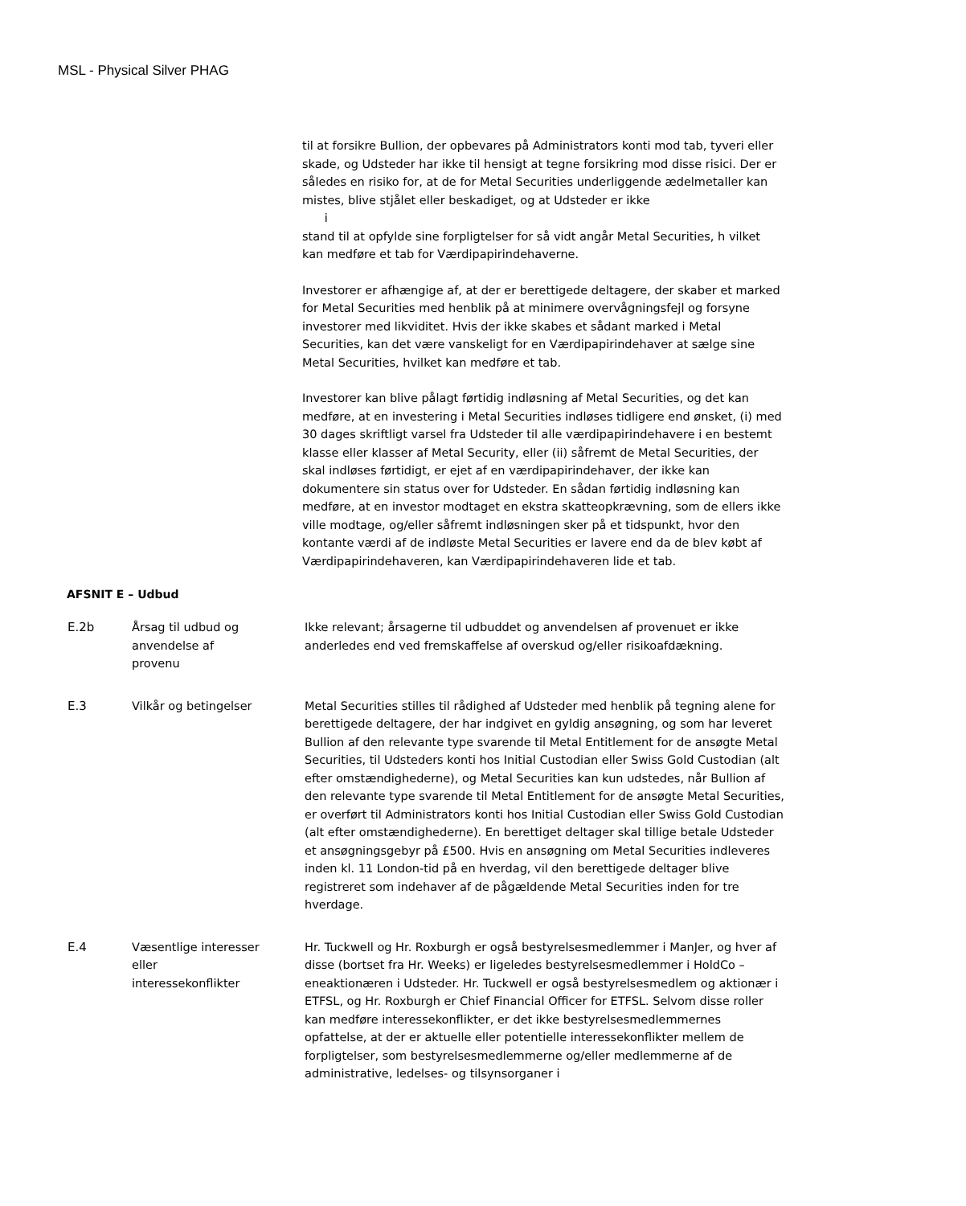MSL - Physical Silver PHAG
til at forsikre Bullion, der opbevares på Administrators konti mod tab, tyveri eller skade, og Udsteder har ikke til hensigt at tegne forsikring mod disse risici. Der er således en risiko for, at de for Metal Securities underliggende ædelmetaller kan mistes, blive stjålet eller beskadiget, og at Udsteder er ikke
i
stand til at opfylde sine forpligtelser for så vidt angår Metal Securities, h vilket kan medføre et tab for Værdipapirindehaverne.
Investorer er afhængige af, at der er berettigede deltagere, der skaber et marked for Metal Securities med henblik på at minimere overvågningsfejl og forsyne investorer med likviditet. Hvis der ikke skabes et sådant marked i Metal Securities, kan det være vanskeligt for en Værdipapirindehaver at sælge sine Metal Securities, hvilket kan medføre et tab.
Investorer kan blive pålagt førtidig indløsning af Metal Securities, og det kan medføre, at en investering i Metal Securities indløses tidligere end ønsket, (i) med 30 dages skriftligt varsel fra Udsteder til alle værdipapirindehavere i en bestemt klasse eller klasser af Metal Security, eller (ii) såfremt de Metal Securities, der skal indløses førtidigt, er ejet af en værdipapirindehaver, der ikke kan dokumentere sin status over for Udsteder. En sådan førtidig indløsning kan medføre, at en investor modtaget en ekstra skatteopkrævning, som de ellers ikke ville modtage, og/eller såfremt indløsningen sker på et tidspunkt, hvor den kontante værdi af de indløste Metal Securities er lavere end da de blev købt af Værdipapirindehaveren, kan Værdipapirindehaveren lide et tab.
AFSNIT E – Udbud
E.2b Årsag til udbud og
anvendelse af
provenu
Ikke relevant; årsagerne til udbuddet og anvendelsen af provenuet er ikke anderledes end ved fremskaffelse af overskud og/eller risikoafdækning.
E.3 Vilkår og betingelser Metal Securities stilles til rådighed af Udsteder med henblik på tegning alene for berettigede deltagere, der har indgivet en gyldig ansøgning, og som har leveret Bullion af den relevante type svarende til Metal Entitlement for de ansøgte Metal Securities, til Udsteders konti hos Initial Custodian eller Swiss Gold Custodian (alt efter omstændighederne), og Metal Securities kan kun udstedes, når Bullion af den relevante type svarende til Metal Entitlement for de ansøgte Metal Securities, er overført til Administrators konti hos Initial Custodian eller Swiss Gold Custodian (alt efter omstændighederne). En berettiget deltager skal tillige betale Udsteder et ansøgningsgebyr på £500. Hvis en ansøgning om Metal Securities indleveres inden kl. 11 London-tid på en hverdag, vil den berettigede deltager blive registreret som indehaver af de pågældende Metal Securities inden for tre hverdage.
E.4 Væsentlige interesser
eller
interessekonflikter
Hr. Tuckwell og Hr. Roxburgh er også bestyrelsesmedlemmer i ManJer, og hver af disse (bortset fra Hr. Weeks) er ligeledes bestyrelsesmedlemmer i HoldCo – eneaktionæren i Udsteder. Hr. Tuckwell er også bestyrelsesmedlem og aktionær i ETFSL, og Hr. Roxburgh er Chief Financial Officer for ETFSL. Selvom disse roller kan medføre interessekonflikter, er det ikke bestyrelsesmedlemmernes opfattelse, at der er aktuelle eller potentielle interessekonflikter mellem de forpligtelser, som bestyrelsesmedlemmerne og/eller medlemmerne af de administrative, ledelses- og tilsynsorganer i